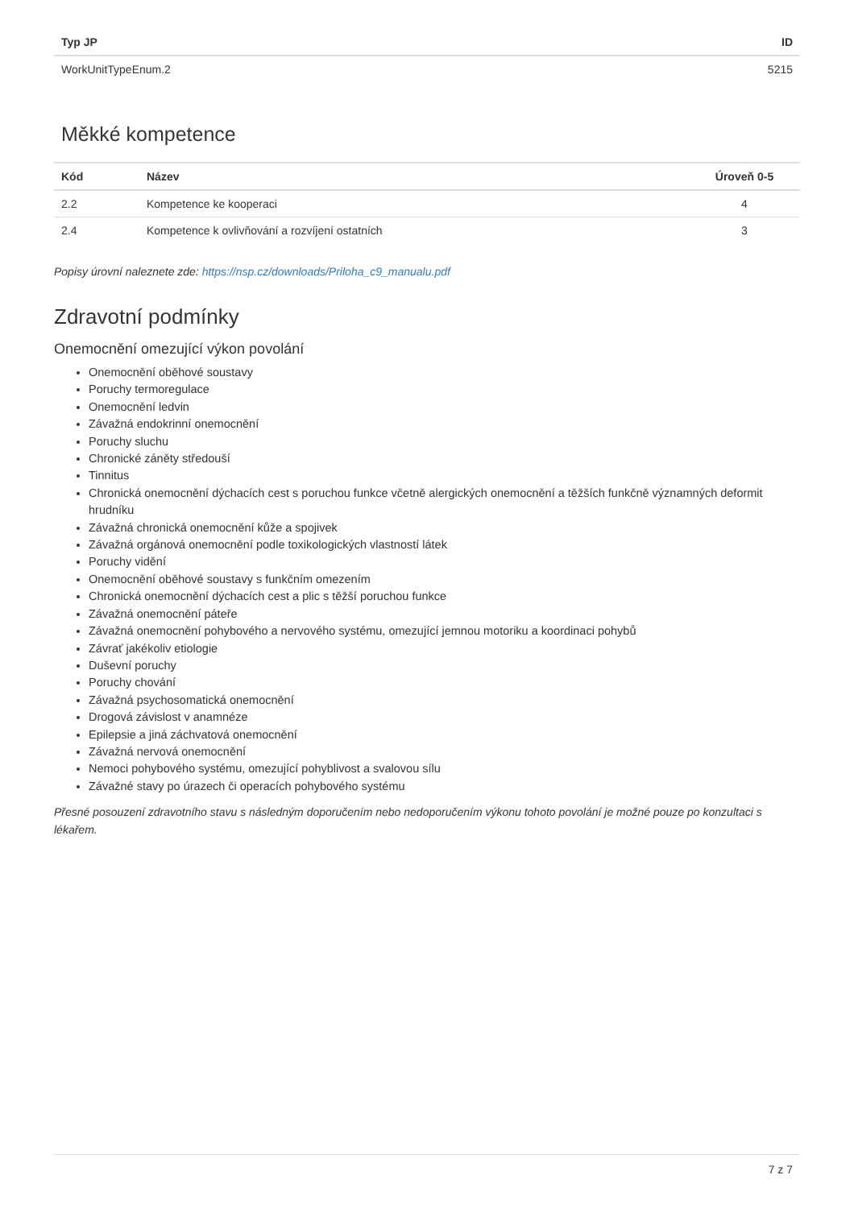| Typ JP | ID |
| --- | --- |
| WorkUnitTypeEnum.2 | 5215 |
Měkké kompetence
| Kód | Název | Úroveň 0-5 |
| --- | --- | --- |
| 2.2 | Kompetence ke kooperaci | 4 |
| 2.4 | Kompetence k ovlivňování a rozvíjení ostatních | 3 |
Popisy úrovní naleznete zde: https://nsp.cz/downloads/Priloha_c9_manualu.pdf
Zdravotní podmínky
Onemocnění omezující výkon povolání
Onemocnění oběhové soustavy
Poruchy termoregulace
Onemocnění ledvin
Závažná endokrinní onemocnění
Poruchy sluchu
Chronické záněty středouší
Tinnitus
Chronická onemocnění dýchacích cest s poruchou funkce včetně alergických onemocnění a těžších funkčně významných deformit hrudníku
Závažná chronická onemocnění kůže a spojivek
Závažná orgánová onemocnění podle toxikologických vlastností látek
Poruchy vidění
Onemocnění oběhové soustavy s funkčním omezením
Chronická onemocnění dýchacích cest a plic s těžší poruchou funkce
Závažná onemocnění páteře
Závažná onemocnění pohybového a nervového systému, omezující jemnou motoriku a koordinaci pohybů
Závrať jakékoliv etiologie
Duševní poruchy
Poruchy chování
Závažná psychosomatická onemocnění
Drogová závislost v anamnéze
Epilepsie a jiná záchvatová onemocnění
Závažná nervová onemocnění
Nemoci pohybového systému, omezující pohyblivost a svalovou sílu
Závažné stavy po úrazech či operacích pohybového systému
Přesné posouzení zdravotního stavu s následným doporučením nebo nedoporučením výkonu tohoto povolání je možné pouze po konzultaci s lékařem.
7 z 7